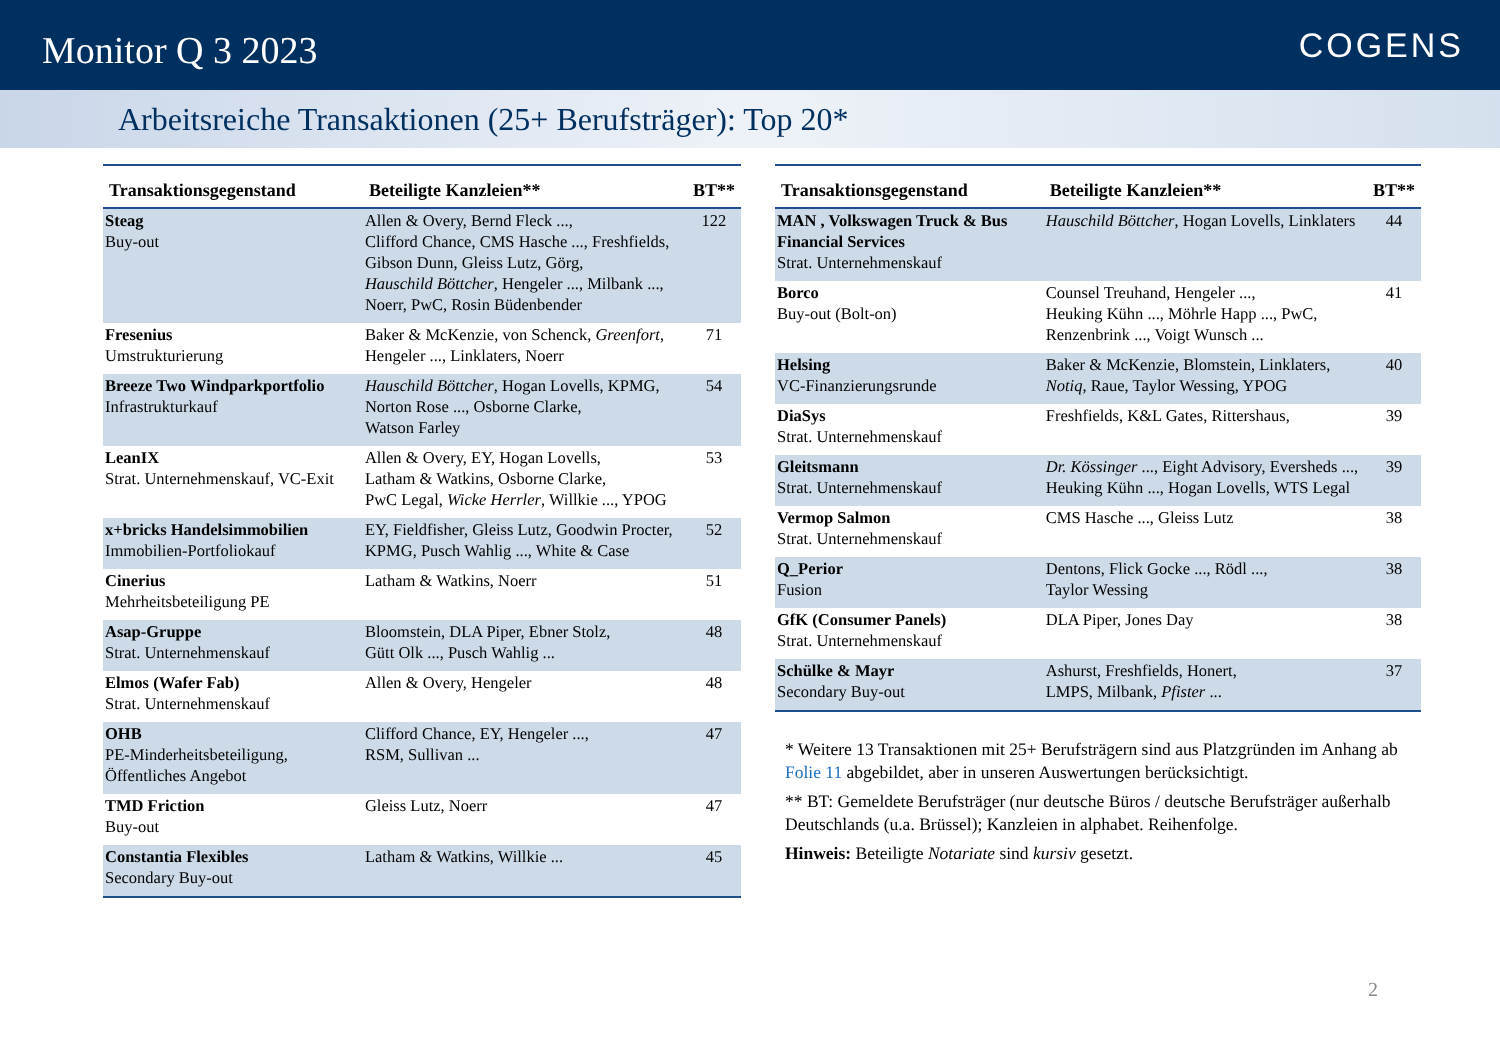Monitor Q 3 2023
COGENS
Arbeitsreiche Transaktionen (25+ Berufsträger): Top 20*
| Transaktionsgegenstand | Beteiligte Kanzleien** | BT** |
| --- | --- | --- |
| Steag Buy-out | Allen & Overy, Bernd Fleck ..., Clifford Chance, CMS Hasche ..., Freshfields, Gibson Dunn, Gleiss Lutz, Görg, Hauschild Böttcher , Hengeler ..., Milbank ..., Noerr, PwC, Rosin Büdenbender | 122 |
| Fresenius Umstrukturierung | Baker & McKenzie, von Schenck, Greenfort , Hengeler ..., Linklaters, Noerr | 71 |
| Breeze Two Windparkportfolio Infrastrukturkauf | Hauschild Böttcher , Hogan Lovells, KPMG, Norton Rose ..., Osborne Clarke, Watson Farley | 54 |
| LeanIX Strat. Unternehmenskauf, VC-Exit | Allen & Overy, EY, Hogan Lovells, Latham & Watkins, Osborne Clarke, PwC Legal, Wicke Herrler , Willkie ..., YPOG | 53 |
| x+bricks Handelsimmobilien Immobilien-Portfoliokauf | EY, Fieldfisher, Gleiss Lutz, Goodwin Procter, KPMG, Pusch Wahlig ..., White & Case | 52 |
| Cinerius Mehrheitsbeteiligung PE | Latham & Watkins, Noerr | 51 |
| Asap-Gruppe Strat. Unternehmenskauf | Bloomstein, DLA Piper, Ebner Stolz, Gütt Olk ..., Pusch Wahlig ... | 48 |
| Elmos (Wafer Fab) Strat. Unternehmenskauf | Allen & Overy, Hengeler | 48 |
| OHB PE-Minderheitsbeteiligung, Öffentliches Angebot | Clifford Chance, EY, Hengeler ..., RSM, Sullivan ... | 47 |
| TMD Friction Buy-out | Gleiss Lutz, Noerr | 47 |
| Constantia Flexibles Secondary Buy-out | Latham & Watkins, Willkie ... | 45 |
| Transaktionsgegenstand | Beteiligte Kanzleien** | BT** |
| --- | --- | --- |
| MAN , Volkswagen Truck & Bus Financial Services Strat. Unternehmenskauf | Hauschild Böttcher , Hogan Lovells, Linklaters | 44 |
| Borco Buy-out (Bolt-on) | Counsel Treuhand, Hengeler ..., Heuking Kühn ..., Möhrle Happ ..., PwC, Renzenbrink ..., Voigt Wunsch ... | 41 |
| Helsing VC-Finanzierungsrunde | Baker & McKenzie, Blomstein, Linklaters, Notiq , Raue, Taylor Wessing, YPOG | 40 |
| DiaSys Strat. Unternehmenskauf | Freshfields, K&L Gates, Rittershaus, | 39 |
| Gleitsmann Strat. Unternehmenskauf | Dr. Kössinger ..., Eight Advisory, Eversheds ..., Heuking Kühn ..., Hogan Lovells, WTS Legal | 39 |
| Vermop Salmon Strat. Unternehmenskauf | CMS Hasche ..., Gleiss Lutz | 38 |
| Q_Perior Fusion | Dentons, Flick Gocke ..., Rödl ..., Taylor Wessing | 38 |
| GfK (Consumer Panels) Strat. Unternehmenskauf | DLA Piper, Jones Day | 38 |
| Schülke & Mayr Secondary Buy-out | Ashurst, Freshfields, Honert, LMPS, Milbank, Pfister ... | 37 |
* Weitere 13 Transaktionen mit 25+ Berufsträgern sind aus Platzgründen im Anhang ab Folie 11 abgebildet, aber in unseren Auswertungen berücksichtigt.
** BT: Gemeldete Berufsträger (nur deutsche Büros / deutsche Berufsträger außerhalb Deutschlands (u.a. Brüssel); Kanzleien in alphabet. Reihenfolge.
Hinweis: Beteiligte Notariate sind kursiv gesetzt.
2